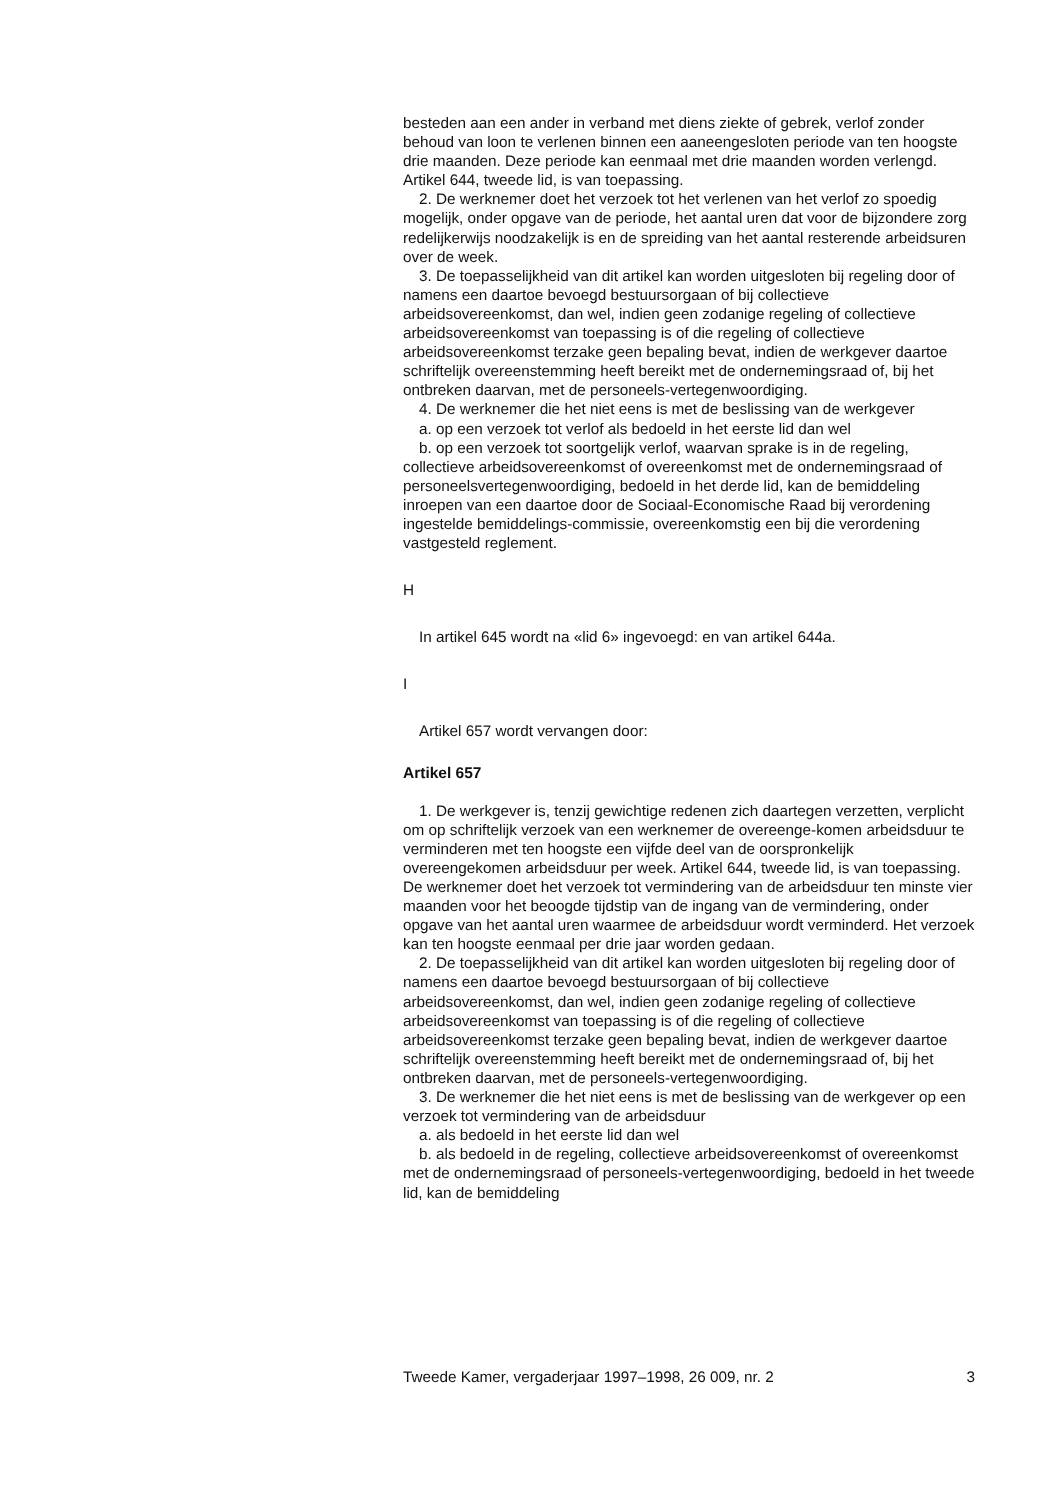besteden aan een ander in verband met diens ziekte of gebrek, verlof zonder behoud van loon te verlenen binnen een aaneengesloten periode van ten hoogste drie maanden. Deze periode kan eenmaal met drie maanden worden verlengd. Artikel 644, tweede lid, is van toepassing.
2. De werknemer doet het verzoek tot het verlenen van het verlof zo spoedig mogelijk, onder opgave van de periode, het aantal uren dat voor de bijzondere zorg redelijkerwijs noodzakelijk is en de spreiding van het aantal resterende arbeidsuren over de week.
3. De toepasselijkheid van dit artikel kan worden uitgesloten bij regeling door of namens een daartoe bevoegd bestuursorgaan of bij collectieve arbeidsovereenkomst, dan wel, indien geen zodanige regeling of collectieve arbeidsovereenkomst van toepassing is of die regeling of collectieve arbeidsovereenkomst terzake geen bepaling bevat, indien de werkgever daartoe schriftelijk overeenstemming heeft bereikt met de ondernemingsraad of, bij het ontbreken daarvan, met de personeels-vertegenwoordiging.
4. De werknemer die het niet eens is met de beslissing van de werkgever
a. op een verzoek tot verlof als bedoeld in het eerste lid dan wel
b. op een verzoek tot soortgelijk verlof, waarvan sprake is in de regeling, collectieve arbeidsovereenkomst of overeenkomst met de ondernemingsraad of personeelsvertegenwoordiging, bedoeld in het derde lid, kan de bemiddeling inroepen van een daartoe door de Sociaal-Economische Raad bij verordening ingestelde bemiddelings-commissie, overeenkomstig een bij die verordening vastgesteld reglement.
H
In artikel 645 wordt na «lid 6» ingevoegd: en van artikel 644a.
I
Artikel 657 wordt vervangen door:
Artikel 657
1. De werkgever is, tenzij gewichtige redenen zich daartegen verzetten, verplicht om op schriftelijk verzoek van een werknemer de overeenge-komen arbeidsduur te verminderen met ten hoogste een vijfde deel van de oorspronkelijk overeengekomen arbeidsduur per week. Artikel 644, tweede lid, is van toepassing. De werknemer doet het verzoek tot vermindering van de arbeidsduur ten minste vier maanden voor het beoogde tijdstip van de ingang van de vermindering, onder opgave van het aantal uren waarmee de arbeidsduur wordt verminderd. Het verzoek kan ten hoogste eenmaal per drie jaar worden gedaan.
2. De toepasselijkheid van dit artikel kan worden uitgesloten bij regeling door of namens een daartoe bevoegd bestuursorgaan of bij collectieve arbeidsovereenkomst, dan wel, indien geen zodanige regeling of collectieve arbeidsovereenkomst van toepassing is of die regeling of collectieve arbeidsovereenkomst terzake geen bepaling bevat, indien de werkgever daartoe schriftelijk overeenstemming heeft bereikt met de ondernemingsraad of, bij het ontbreken daarvan, met de personeels-vertegenwoordiging.
3. De werknemer die het niet eens is met de beslissing van de werkgever op een verzoek tot vermindering van de arbeidsduur
a. als bedoeld in het eerste lid dan wel
b. als bedoeld in de regeling, collectieve arbeidsovereenkomst of overeenkomst met de ondernemingsraad of personeels-vertegenwoordiging, bedoeld in het tweede lid, kan de bemiddeling
Tweede Kamer, vergaderjaar 1997–1998, 26 009, nr. 2 3